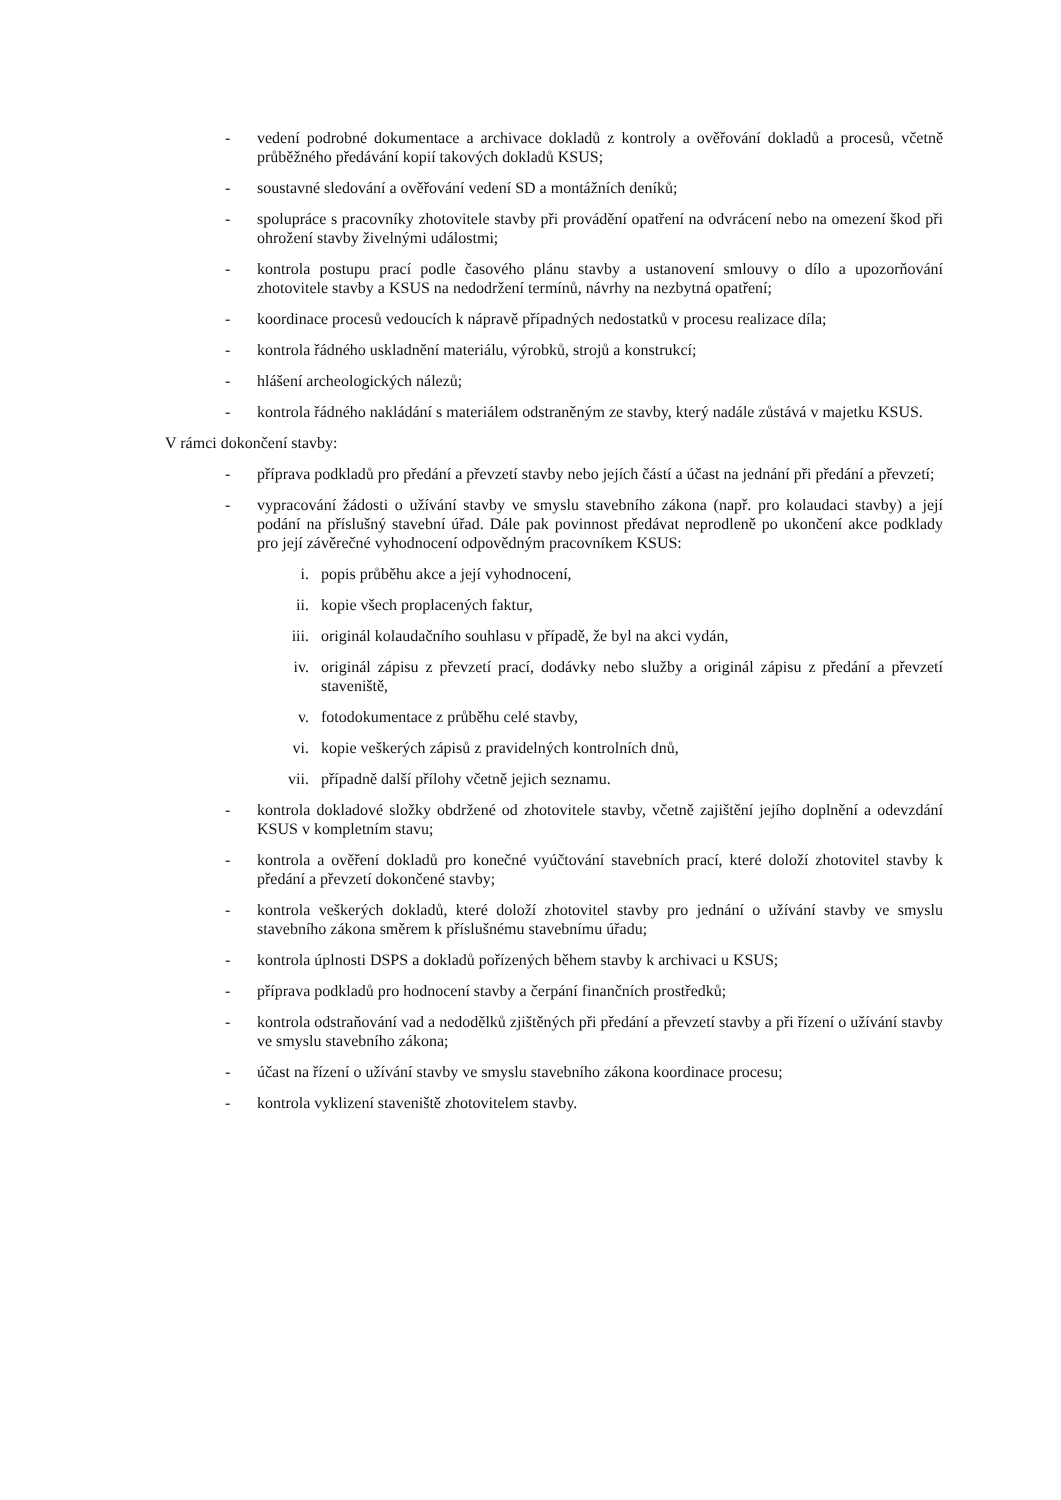- vedení podrobné dokumentace a archivace dokladů z kontroly a ověřování dokladů a procesů, včetně průběžného předávání kopií takových dokladů KSUS;
- soustavné sledování a ověřování vedení SD a montážních deníků;
- spolupráce s pracovníky zhotovitele stavby při provádění opatření na odvrácení nebo na omezení škod při ohrožení stavby živelnými událostmi;
- kontrola postupu prací podle časového plánu stavby a ustanovení smlouvy o dílo a upozorňování zhotovitele stavby a KSUS na nedodržení termínů, návrhy na nezbytná opatření;
- koordinace procesů vedoucích k nápravě případných nedostatků v procesu realizace díla;
- kontrola řádného uskladnění materiálu, výrobků, strojů a konstrukcí;
- hlášení archeologických nálezů;
- kontrola řádného nakládání s materiálem odstraněným ze stavby, který nadále zůstává v majetku KSUS.
V rámci dokončení stavby:
- příprava podkladů pro předání a převzetí stavby nebo jejích částí a účast na jednání při předání a převzetí;
- vypracování žádosti o užívání stavby ve smyslu stavebního zákona (např. pro kolaudaci stavby) a její podání na příslušný stavební úřad. Dále pak povinnost předávat neprodleně po ukončení akce podklady pro její závěrečné vyhodnocení odpovědným pracovníkem KSUS:
i. popis průběhu akce a její vyhodnocení,
ii. kopie všech proplacených faktur,
iii. originál kolaudačního souhlasu v případě, že byl na akci vydán,
iv. originál zápisu z převzetí prací, dodávky nebo služby a originál zápisu z předání a převzetí staveniště,
v. fotodokumentace z průběhu celé stavby,
vi. kopie veškerých zápisů z pravidelných kontrolních dnů,
vii. případně další přílohy včetně jejich seznamu.
- kontrola dokladové složky obdržené od zhotovitele stavby, včetně zajištění jejího doplnění a odevzdání KSUS v kompletním stavu;
- kontrola a ověření dokladů pro konečné vyúčtování stavebních prací, které doloží zhotovitel stavby k předání a převzetí dokončené stavby;
- kontrola veškerých dokladů, které doloží zhotovitel stavby pro jednání o užívání stavby ve smyslu stavebního zákona směrem k příslušnému stavebnímu úřadu;
- kontrola úplnosti DSPS a dokladů pořízených během stavby k archivaci u KSUS;
- příprava podkladů pro hodnocení stavby a čerpání finančních prostředků;
- kontrola odstraňování vad a nedodělků zjištěných při předání a převzetí stavby a při řízení o užívání stavby ve smyslu stavebního zákona;
- účast na řízení o užívání stavby ve smyslu stavebního zákona koordinace procesu;
- kontrola vyklizení staveniště zhotovitelem stavby.